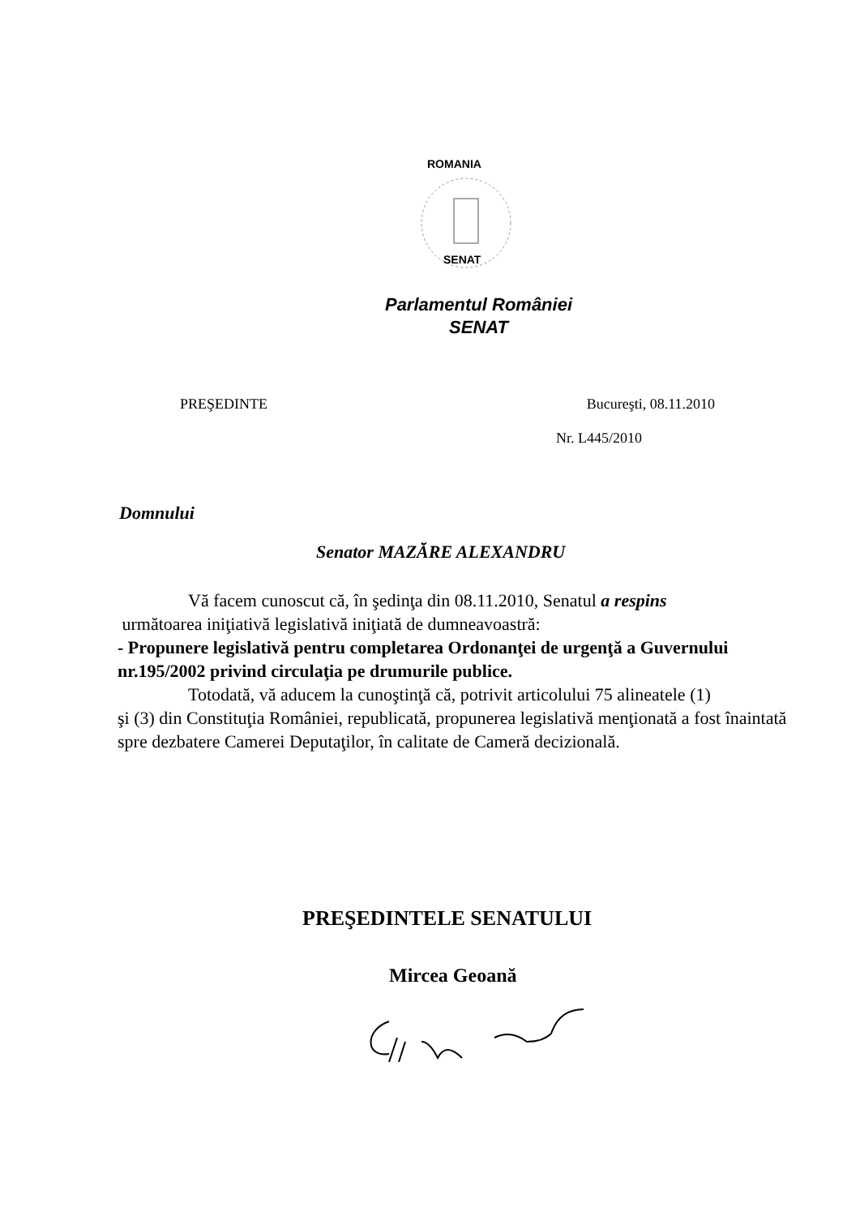ROMANIA
SENAT
Parlamentul României
SENAT
PREŞEDINTE Bucureşti, 08.11.2010
Nr. L445/2010
Domnului
Senator MAZĂRE ALEXANDRU
Vă facem cunoscut că, în şedinţa din 08.11.2010, Senatul a respins
următoarea iniţiativă legislativă iniţiată de dumneavoastră:
- Propunere legislativă pentru completarea Ordonanţei de urgenţă a Guvernului nr.195/2002 privind circulaţia pe drumurile publice.
Totodată, vă aducem la cunoştinţă că, potrivit articolului 75 alineatele (1)
şi (3) din Constituţia României, republicată, propunerea legislativă menţionată a fost înaintată spre dezbatere Camerei Deputaţilor, în calitate de Cameră decizională.
PREŞEDINTELE SENATULUI
Mircea Geoană